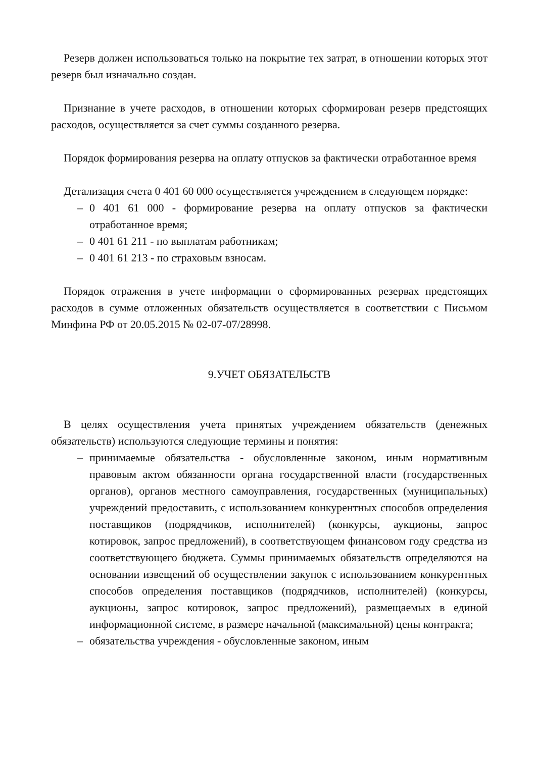Резерв должен использоваться только на покрытие тех затрат, в отношении которых этот резерв был изначально создан.
Признание в учете расходов, в отношении которых сформирован резерв предстоящих расходов, осуществляется за счет суммы созданного резерва.
Порядок формирования резерва на оплату отпусков за фактически отработанное время
Детализация счета 0 401 60 000 осуществляется учреждением в следующем порядке:
– 0 401 61 000 - формирование резерва на оплату отпусков за фактически отработанное время;
– 0 401 61 211 - по выплатам работникам;
– 0 401 61 213 - по страховым взносам.
Порядок отражения в учете информации о сформированных резервах предстоящих расходов в сумме отложенных обязательств осуществляется в соответствии с Письмом Минфина РФ от 20.05.2015 № 02-07-07/28998.
9.УЧЕТ ОБЯЗАТЕЛЬСТВ
В целях осуществления учета принятых учреждением обязательств (денежных обязательств) используются следующие термины и понятия:
– принимаемые обязательства - обусловленные законом, иным нормативным правовым актом обязанности органа государственной власти (государственных органов), органов местного самоуправления, государственных (муниципальных) учреждений предоставить, с использованием конкурентных способов определения поставщиков (подрядчиков, исполнителей) (конкурсы, аукционы, запрос котировок, запрос предложений), в соответствующем финансовом году средства из соответствующего бюджета. Суммы принимаемых обязательств определяются на основании извещений об осуществлении закупок с использованием конкурентных способов определения поставщиков (подрядчиков, исполнителей) (конкурсы, аукционы, запрос котировок, запрос предложений), размещаемых в единой информационной системе, в размере начальной (максимальной) цены контракта;
– обязательства учреждения - обусловленные законом, иным